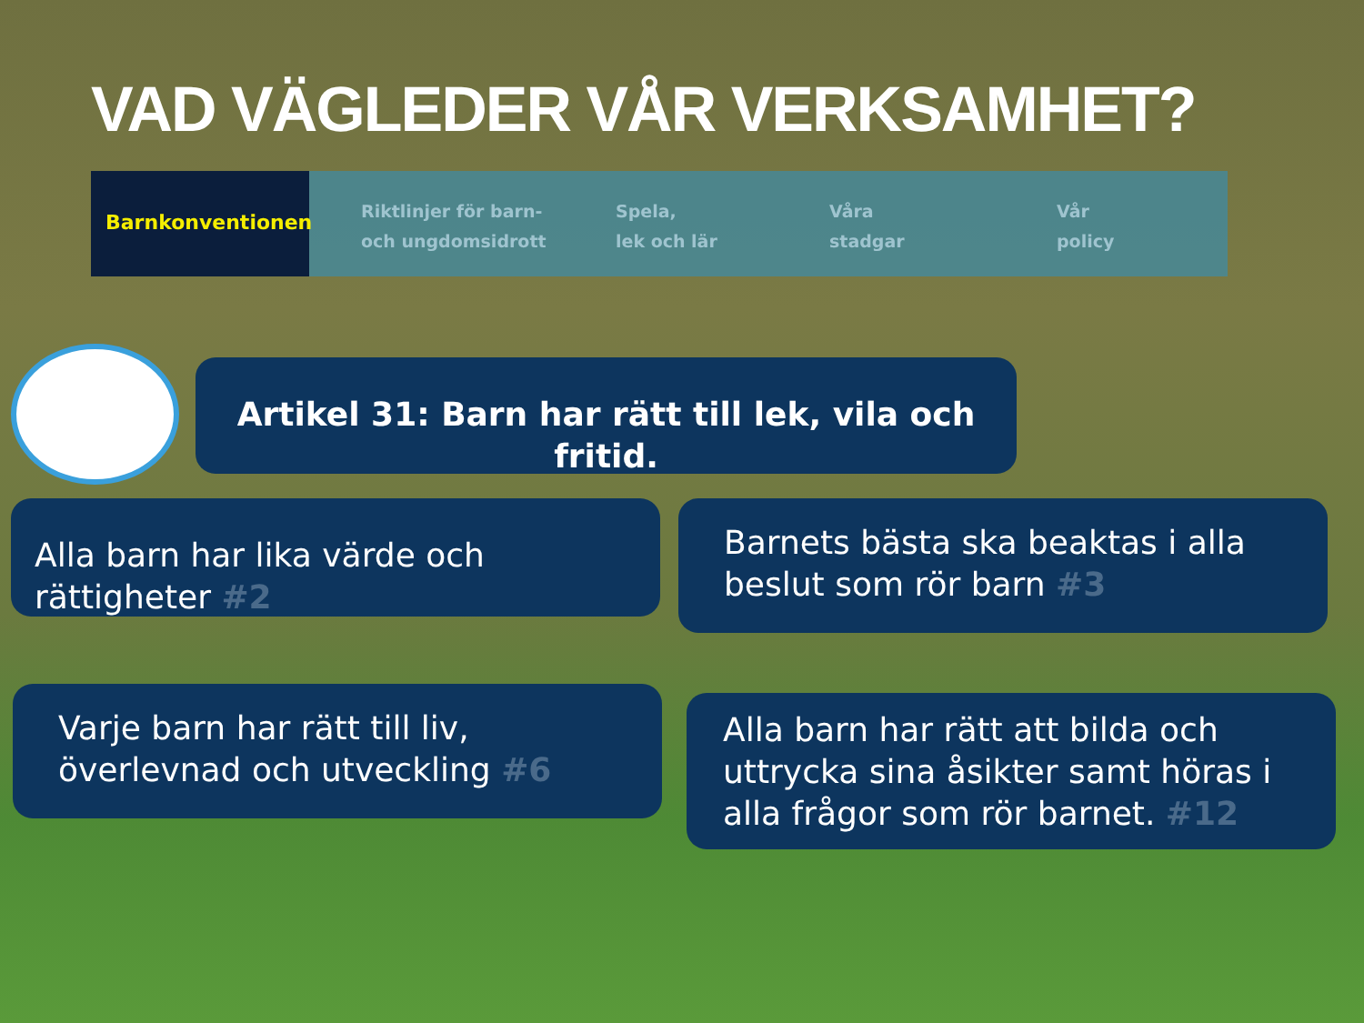VAD VÄGLEDER VÅR VERKSAMHET?
Barnkonventionen
Riktlinjer för barn-
och ungdomsidrott
Spela,
lek och lär
Våra
stadgar
Vår
policy
Artikel 31: Barn har rätt till lek, vila och fritid.
Alla barn har lika värde och rättigheter #2
Barnets bästa ska beaktas i alla beslut som rör barn #3
Varje barn har rätt till liv, överlevnad och utveckling #6
Alla barn har rätt att bilda och uttrycka sina åsikter samt höras i alla frågor som rör barnet. #12